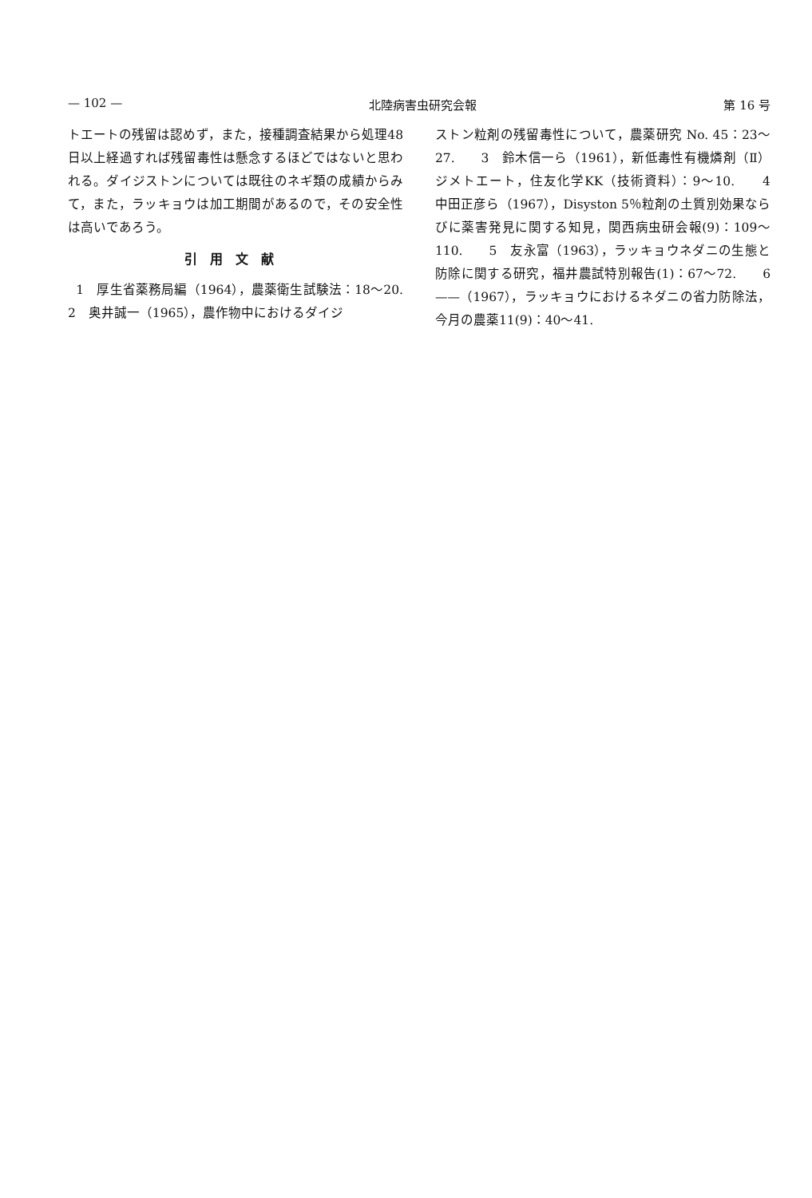— 102 — 北陸病害虫研究会報 第 16 号
トエートの残留は認めず，また，接種調査結果から処理48日以上経過すれば残留毒性は懸念するほどではないと思われる。ダイジストンについては既往のネギ類の成績からみて，また，ラッキョウは加工期間があるので，その安全性は高いであろう。
引用文献
1　厚生省薬務局編（1964），農薬衛生試験法：18〜20.　　2　奥井誠一（1965），農作物中におけるダイジ
ストン粒剤の残留毒性について，農薬研究 No. 45：23〜27.　　3　鈴木信一ら（1961），新低毒性有機燐剤（Ⅱ）ジメトエート，住友化学KK（技術資料）：9〜10.　　4　中田正彦ら（1967），Disyston 5％粒剤の土質別効果ならびに薬害発見に関する知見，関西病虫研会報(9)：109〜110.　　5　友永富（1963），ラッキョウネダニの生態と防除に関する研究，福井農試特別報告(1)：67〜72.　　6　——（1967），ラッキョウにおけるネダニの省力防除法，今月の農薬11(9)：40〜41.